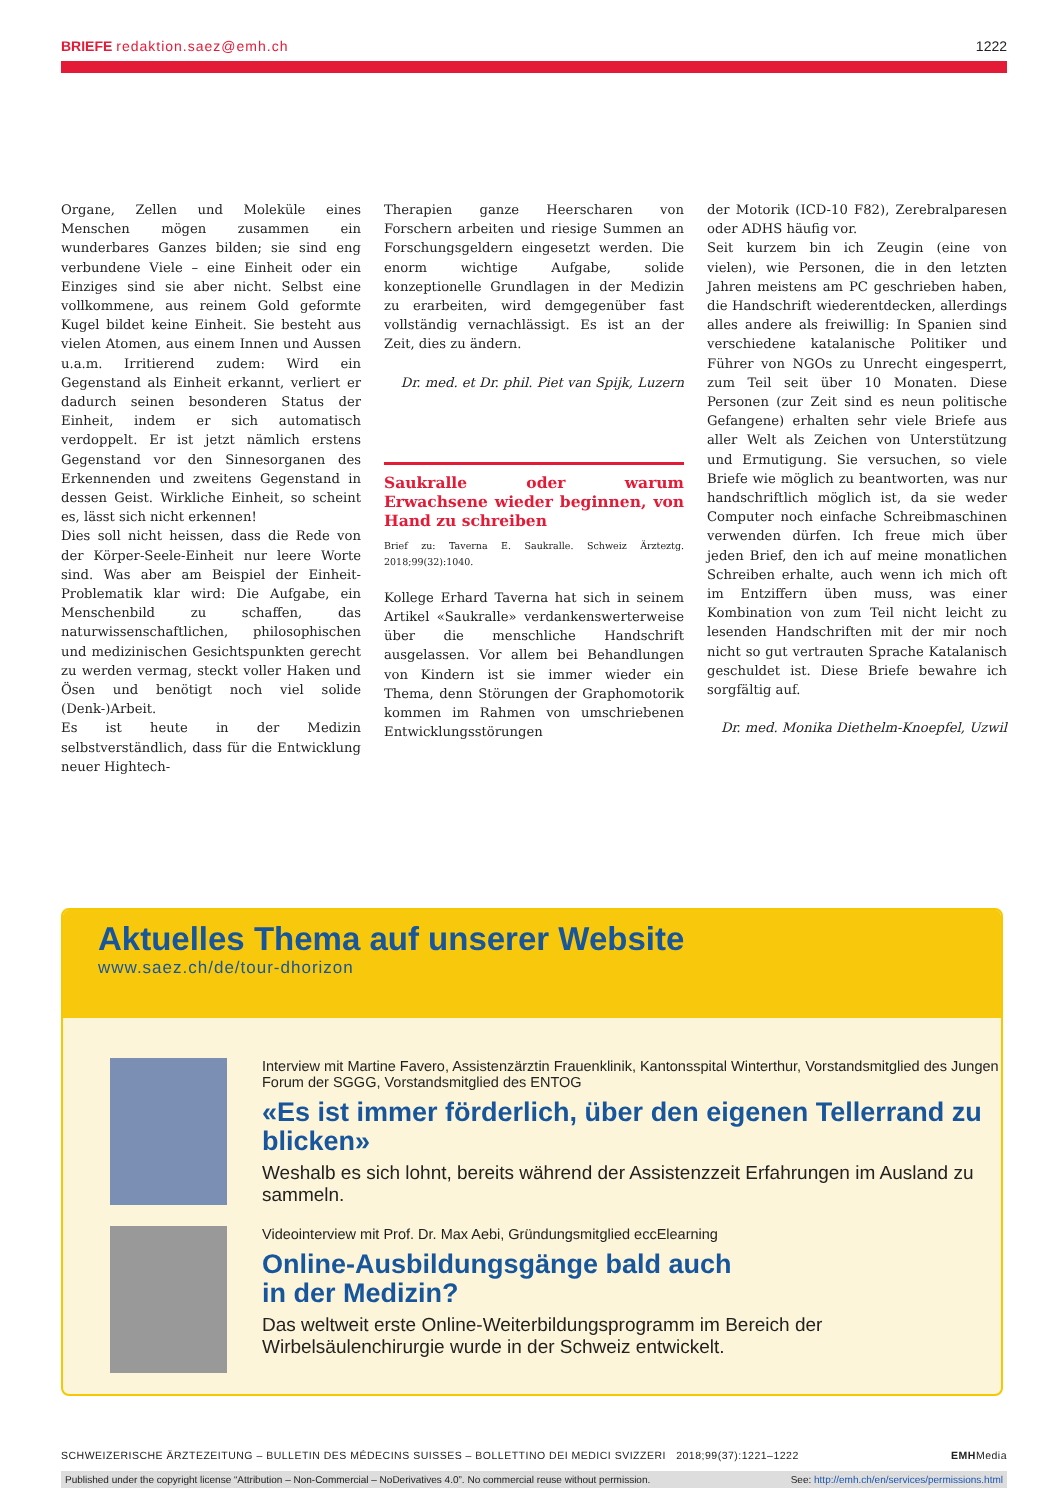BRIEFE redaktion.saez@emh.ch 1222
Organe, Zellen und Moleküle eines Menschen mögen zusammen ein wunderbares Ganzes bilden; sie sind eng verbundene Viele – eine Einheit oder ein Einziges sind sie aber nicht. Selbst eine vollkommene, aus reinem Gold geformte Kugel bildet keine Einheit. Sie besteht aus vielen Atomen, aus einem Innen und Aussen u.a.m. Irritierend zudem: Wird ein Gegenstand als Einheit erkannt, verliert er dadurch seinen besonderen Status der Einheit, indem er sich automatisch verdoppelt. Er ist jetzt nämlich erstens Gegenstand vor den Sinnesorganen des Erkennenden und zweitens Gegenstand in dessen Geist. Wirkliche Einheit, so scheint es, lässt sich nicht erkennen!
Dies soll nicht heissen, dass die Rede von der Körper-Seele-Einheit nur leere Worte sind. Was aber am Beispiel der Einheit-Problematik klar wird: Die Aufgabe, ein Menschenbild zu schaffen, das naturwissenschaftlichen, philosophischen und medizinischen Gesichtspunkten gerecht zu werden vermag, steckt voller Haken und Ösen und benötigt noch viel solide (Denk-)Arbeit.
Es ist heute in der Medizin selbstverständlich, dass für die Entwicklung neuer Hightech-
Therapien ganze Heerscharen von Forschern arbeiten und riesige Summen an Forschungsgeldern eingesetzt werden. Die enorm wichtige Aufgabe, solide konzeptionelle Grundlagen in der Medizin zu erarbeiten, wird demgegenüber fast vollständig vernachlässigt. Es ist an der Zeit, dies zu ändern.
Dr. med. et Dr. phil. Piet van Spijk, Luzern
Saukralle oder warum Erwachsene wieder beginnen, von Hand zu schreiben
Brief zu: Taverna E. Saukralle. Schweiz Ärzteztg. 2018;99(32):1040.
Kollege Erhard Taverna hat sich in seinem Artikel «Saukralle» verdankenswerterweise über die menschliche Handschrift ausgelassen. Vor allem bei Behandlungen von Kindern ist sie immer wieder ein Thema, denn Störungen der Graphomotorik kommen im Rahmen von umschriebenen Entwicklungsstörungen
der Motorik (ICD-10 F82), Zerebralparesen oder ADHS häufig vor.
Seit kurzem bin ich Zeugin (eine von vielen), wie Personen, die in den letzten Jahren meistens am PC geschrieben haben, die Handschrift wiederentdecken, allerdings alles andere als freiwillig: In Spanien sind verschiedene katalanische Politiker und Führer von NGOs zu Unrecht eingesperrt, zum Teil seit über 10 Monaten. Diese Personen (zur Zeit sind es neun politische Gefangene) erhalten sehr viele Briefe aus aller Welt als Zeichen von Unterstützung und Ermutigung. Sie versuchen, so viele Briefe wie möglich zu beantworten, was nur handschriftlich möglich ist, da sie weder Computer noch einfache Schreibmaschinen verwenden dürfen. Ich freue mich über jeden Brief, den ich auf meine monatlichen Schreiben erhalte, auch wenn ich mich oft im Entziffern üben muss, was einer Kombination von zum Teil nicht leicht zu lesenden Handschriften mit der mir noch nicht so gut vertrauten Sprache Katalanisch geschuldet ist. Diese Briefe bewahre ich sorgfältig auf.
Dr. med. Monika Diethelm-Knoepfel, Uzwil
Aktuelles Thema auf unserer Website
www.saez.ch/de/tour-dhorizon
Interview mit Martine Favero, Assistenzärztin Frauenklinik, Kantonsspital Winterthur, Vorstandsmitglied des Jungen Forum der SGGG, Vorstandsmitglied des ENTOG
«Es ist immer förderlich, über den eigenen Tellerrand zu blicken»
Weshalb es sich lohnt, bereits während der Assistenzzeit Erfahrungen im Ausland zu sammeln.
Videointerview mit Prof. Dr. Max Aebi, Gründungsmitglied eccElearning
Online-Ausbildungsgänge bald auch
in der Medizin?
Das weltweit erste Online-Weiterbildungsprogramm im Bereich der Wirbelsäulenchirurgie wurde in der Schweiz entwickelt.
SCHWEIZERISCHE ÄRZTEZEITUNG – BULLETIN DES MÉDECINS SUISSES – BOLLETTINO DEI MEDICI SVIZZERI 2018;99(37):1221–1222
EMHMedia
Published under the copyright license “Attribution – Non-Commercial – NoDerivatives 4.0”. No commercial reuse without permission. See: http://emh.ch/en/services/permissions.html